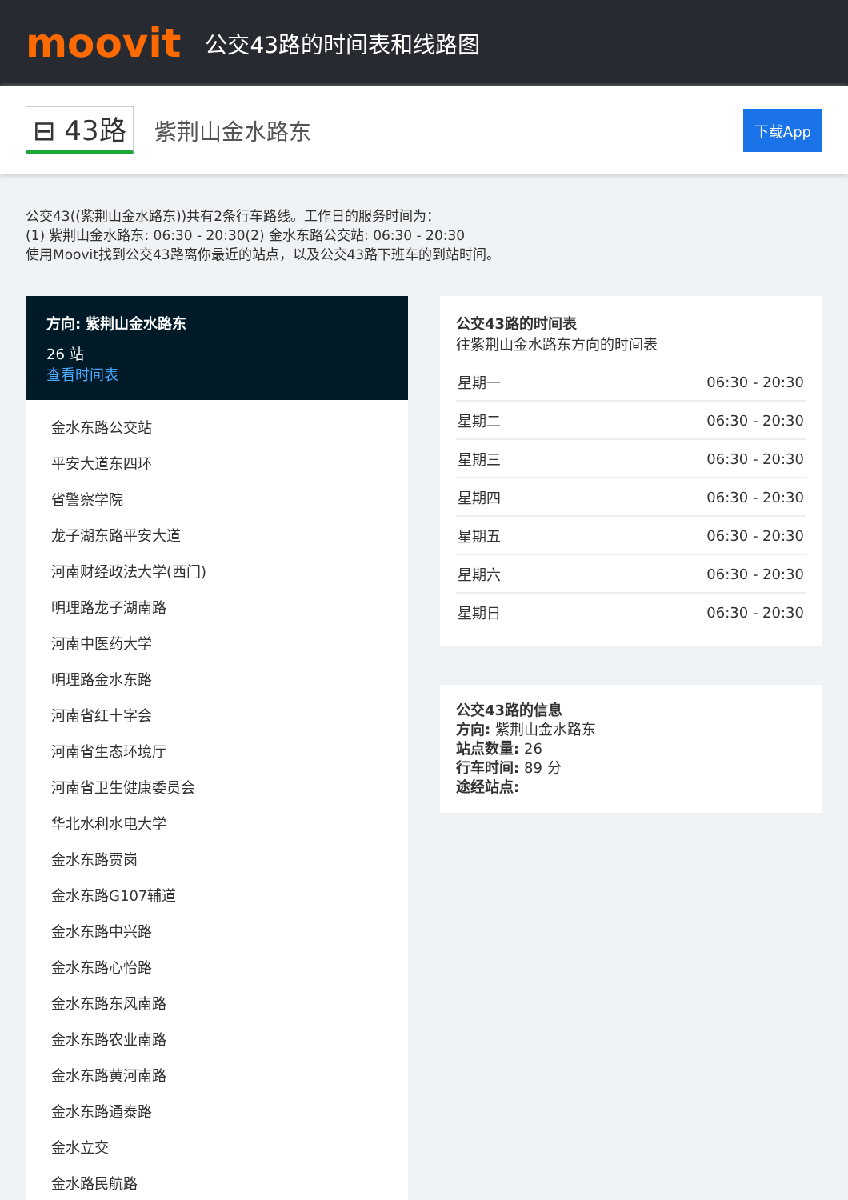moovit
公交43路的时间表和线路图
⊟ 43路 紫荆山金水路东 下载App
公交43((紫荆山金水路东))共有2条行车路线。工作日的服务时间为：
(1) 紫荆山金水路东: 06:30 - 20:30(2) 金水东路公交站: 06:30 - 20:30
使用Moovit找到公交43路离你最近的站点，以及公交43路下班车的到站时间。
方向: 紫荆山金水路东
26 站
查看时间表
金水东路公交站
平安大道东四环
省警察学院
龙子湖东路平安大道
河南财经政法大学(西门)
明理路龙子湖南路
河南中医药大学
明理路金水东路
河南省红十字会
河南省生态环境厅
河南省卫生健康委员会
华北水利水电大学
金水东路贾岗
金水东路G107辅道
金水东路中兴路
金水东路心怡路
金水东路东风南路
金水东路农业南路
金水东路黄河南路
金水东路通泰路
金水立交
金水路民航路
公交43路的时间表
往紫荆山金水路东方向的时间表
| 星期一 | 06:30 - 20:30 |
| 星期二 | 06:30 - 20:30 |
| 星期三 | 06:30 - 20:30 |
| 星期四 | 06:30 - 20:30 |
| 星期五 | 06:30 - 20:30 |
| 星期六 | 06:30 - 20:30 |
| 星期日 | 06:30 - 20:30 |
公交43路的信息
方向: 紫荆山金水路东
站点数量: 26
行车时间: 89 分
途经站点: